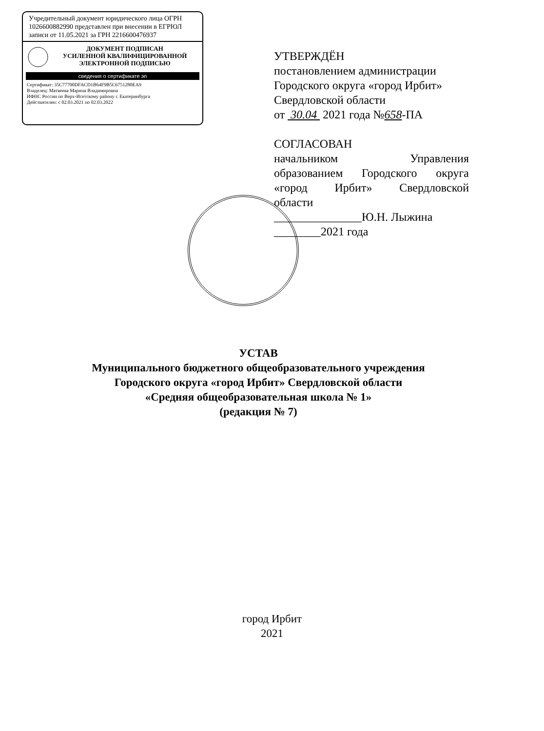Учредительный документ юридического лица ОГРН 1026600882990 представлен при внесении в ЕГРЮЛ записи от 11.05.2021 за ГРН 2216600476937
ДОКУМЕНТ ПОДПИСАН
УСИЛЕННОЙ КВАЛИФИЦИРОВАННОЙ
ЭЛЕКТРОННОЙ ПОДПИСЬЮ
сведения о сертификате эп
Сертификат: 35C77700DFACD1B64F9B5C6751280EA9
Владелец: Матвеева Марина Владимировна
ИФНС России по Верх-Исетскому району г. Екатеринбурга
Действителен: с 02.03.2021 по 02.03.2022
УТВЕРЖДЁН
постановлением администрации Городского округа «город Ирбит» Свердловской области
от 30.04 2021 года №658-ПА
СОГЛАСОВАН
начальником Управления образованием Городского округа «город Ирбит» Свердловской
области
_______________Ю.Н. Лыжина
________2021 года
УСТАВ
Муниципального бюджетного общеобразовательного учреждения
Городского округа «город Ирбит» Свердловской области
«Средняя общеобразовательная школа № 1»
(редакция № 7)
город Ирбит
2021